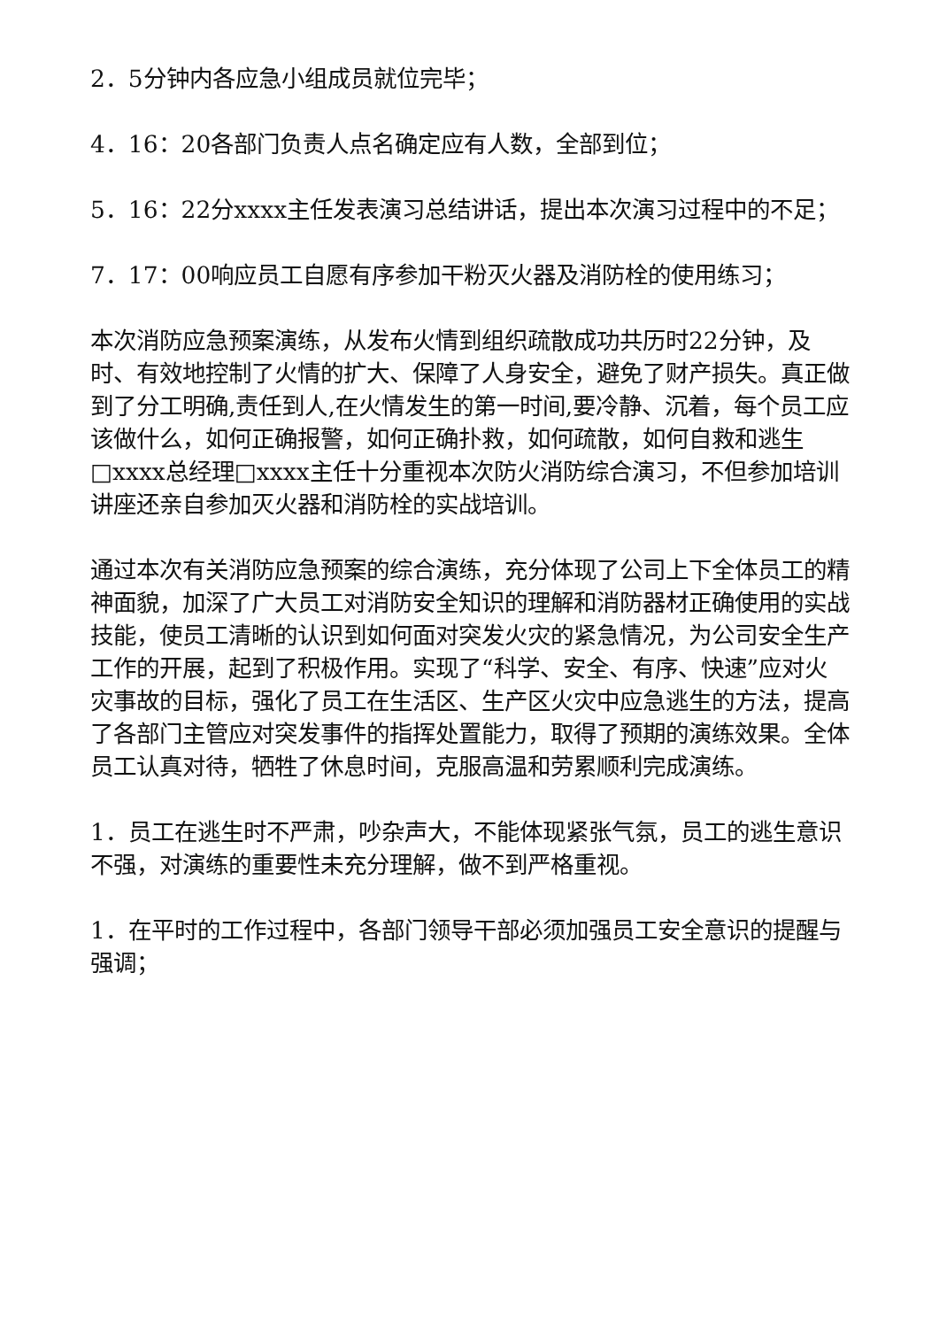2．5分钟内各应急小组成员就位完毕；
4．16：20各部门负责人点名确定应有人数，全部到位；
5．16：22分xxxx主任发表演习总结讲话，提出本次演习过程中的不足；
7．17：00响应员工自愿有序参加干粉灭火器及消防栓的使用练习；
本次消防应急预案演练，从发布火情到组织疏散成功共历时22分钟，及时、有效地控制了火情的扩大、保障了人身安全，避免了财产损失。真正做到了分工明确,责任到人,在火情发生的第一时间,要冷静、沉着，每个员工应该做什么，如何正确报警，如何正确扑救，如何疏散，如何自救和逃生□xxxx总经理□xxxx主任十分重视本次防火消防综合演习，不但参加培训讲座还亲自参加灭火器和消防栓的实战培训。
通过本次有关消防应急预案的综合演练，充分体现了公司上下全体员工的精神面貌，加深了广大员工对消防安全知识的理解和消防器材正确使用的实战技能，使员工清晰的认识到如何面对突发火灾的紧急情况，为公司安全生产工作的开展，起到了积极作用。实现了“科学、安全、有序、快速”应对火灾事故的目标，强化了员工在生活区、生产区火灾中应急逃生的方法，提高了各部门主管应对突发事件的指挥处置能力，取得了预期的演练效果。全体员工认真对待，牺牲了休息时间，克服高温和劳累顺利完成演练。
1．员工在逃生时不严肃，吵杂声大，不能体现紧张气氛，员工的逃生意识不强，对演练的重要性未充分理解，做不到严格重视。
1．在平时的工作过程中，各部门领导干部必须加强员工安全意识的提醒与强调；